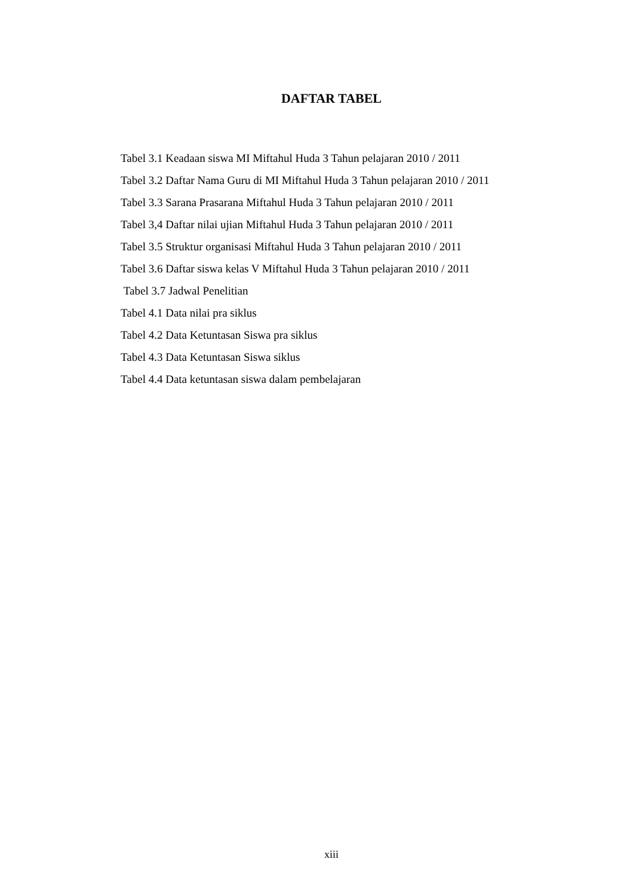DAFTAR TABEL
Tabel 3.1 Keadaan siswa MI Miftahul Huda 3 Tahun pelajaran 2010 / 2011
Tabel 3.2 Daftar Nama Guru di MI Miftahul Huda 3 Tahun pelajaran 2010 / 2011
Tabel 3.3 Sarana Prasarana Miftahul Huda 3 Tahun pelajaran 2010 / 2011
Tabel 3,4 Daftar nilai ujian Miftahul Huda 3 Tahun pelajaran 2010 / 2011
Tabel 3.5 Struktur organisasi Miftahul Huda 3 Tahun pelajaran 2010 / 2011
Tabel 3.6 Daftar siswa kelas V Miftahul Huda 3 Tahun pelajaran 2010 / 2011
Tabel 3.7 Jadwal Penelitian
Tabel 4.1 Data nilai pra siklus
Tabel 4.2 Data Ketuntasan Siswa pra siklus
Tabel 4.3 Data Ketuntasan Siswa siklus
Tabel 4.4 Data ketuntasan siswa dalam pembelajaran
xiii